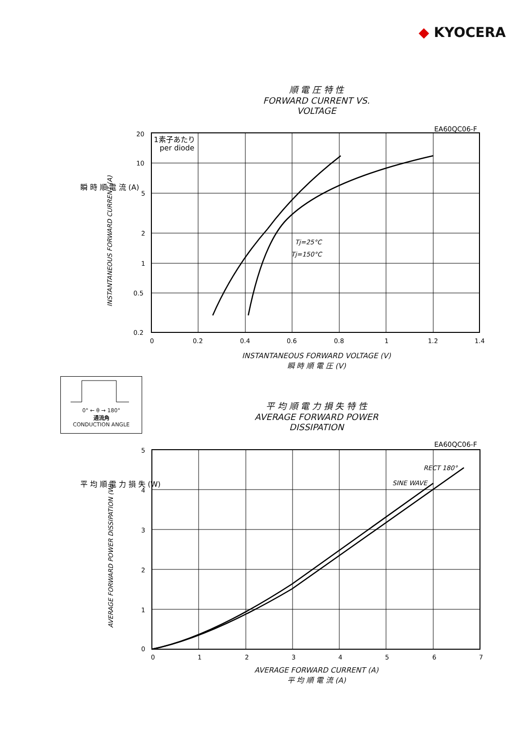◆ KYOCERA
順 電 圧 特 性
FORWARD CURRENT VS. VOLTAGE
EA60QC06-F
1素子あたり
per diode
Tj=25°C
Tj=150°C
20
10
5
2
1
0.5
0.2
0
0.2
0.4
0.6
0.8
1
1.2
1.4
瞬 時 順 電 流 (A)
INSTANTANEOUS FORWARD CURRENT (A)
INSTANTANEOUS FORWARD VOLTAGE (V)
瞬 時 順 電 圧 (V)
0° ← θ → 180°
通流角
CONDUCTION ANGLE
平 均 順 電 力 損 失 特 性
AVERAGE FORWARD POWER DISSIPATION
EA60QC06-F
RECT 180°
SINE WAVE
5
4
3
2
1
0
0
1
2
3
4
5
6
7
平 均 順 電 力 損 失 (W)
AVERAGE FORWARD POWER DISSIPATION (W)
AVERAGE FORWARD CURRENT (A)
平 均 順 電 流 (A)